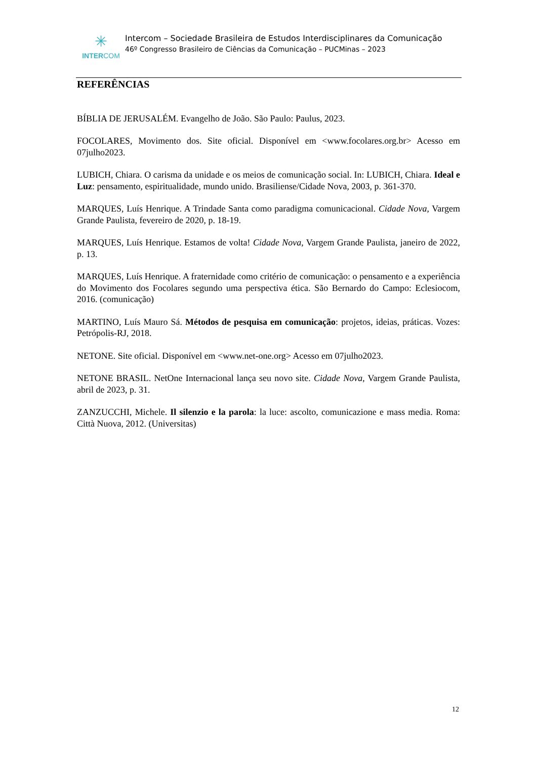✳
INTERCOM
Intercom – Sociedade Brasileira de Estudos Interdisciplinares da Comunicação
46º Congresso Brasileiro de Ciências da Comunicação – PUCMinas – 2023
REFERÊNCIAS
BÍBLIA DE JERUSALÉM. Evangelho de João. São Paulo: Paulus, 2023.
FOCOLARES, Movimento dos. Site oficial. Disponível em <www.focolares.org.br> Acesso em 07julho2023.
LUBICH, Chiara. O carisma da unidade e os meios de comunicação social. In: LUBICH, Chiara. Ideal e Luz: pensamento, espiritualidade, mundo unido. Brasiliense/Cidade Nova, 2003, p. 361-370.
MARQUES, Luís Henrique. A Trindade Santa como paradigma comunicacional. Cidade Nova, Vargem Grande Paulista, fevereiro de 2020, p. 18-19.
MARQUES, Luís Henrique. Estamos de volta! Cidade Nova, Vargem Grande Paulista, janeiro de 2022, p. 13.
MARQUES, Luís Henrique. A fraternidade como critério de comunicação: o pensamento e a experiência do Movimento dos Focolares segundo uma perspectiva ética. São Bernardo do Campo: Eclesiocom, 2016. (comunicação)
MARTINO, Luís Mauro Sá. Métodos de pesquisa em comunicação: projetos, ideias, práticas. Vozes: Petrópolis-RJ, 2018.
NETONE. Site oficial. Disponível em <www.net-one.org> Acesso em 07julho2023.
NETONE BRASIL. NetOne Internacional lança seu novo site. Cidade Nova, Vargem Grande Paulista, abril de 2023, p. 31.
ZANZUCCHI, Michele. Il silenzio e la parola: la luce: ascolto, comunicazione e mass media. Roma: Città Nuova, 2012. (Universitas)
12